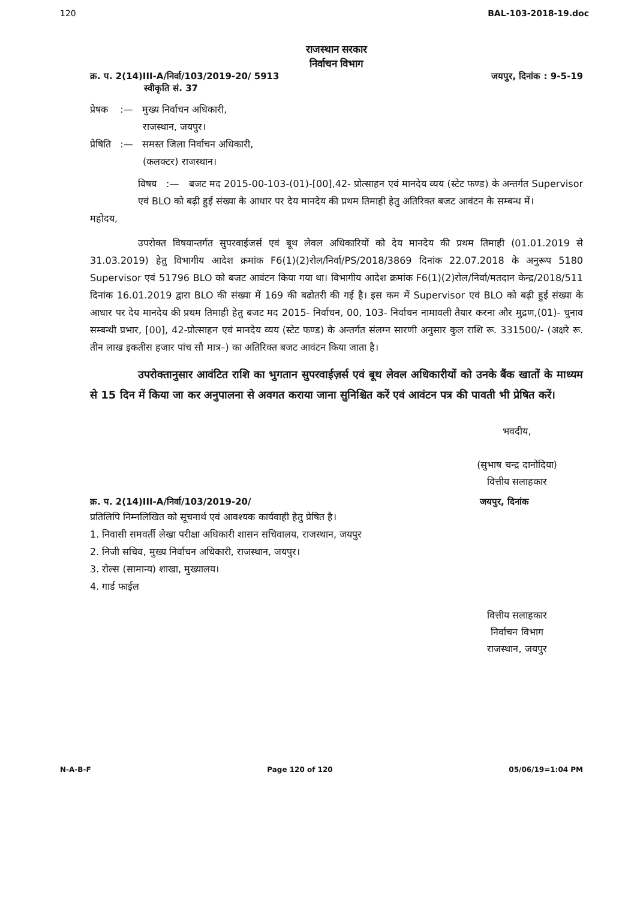120 BAL-103-2018-19.doc
राजस्थान सरकार
निर्वाचन विभाग
क्र. प. 2(14)III-A/निर्वा/103/2019-20/ 5913
स्वीकृति सं. 37 जयपुर, दिनांक : 9-5-19
प्रेषक :— मुख्य निर्वाचन अधिकारी,
राजस्थान, जयपुर।
प्रेषिति :— समस्त जिला निर्वाचन अधिकारी,
(कलक्टर) राजस्थान।
विषय :— बजट मद 2015-00-103-(01)-[00],42- प्रोत्साहन एवं मानदेय व्यय (स्टेट फण्ड) के अन्तर्गत Supervisor एवं BLO को बढ़ी हुई संख्या के आधार पर देय मानदेय की प्रथम तिमाही हेतु अतिरिक्त बजट आवंटन के सम्बन्ध में।
महोदय,
उपरोक्त विषयान्तर्गत सुपरवाईजर्स एवं बूथ लेवल अधिकारियों को देय मानदेय की प्रथम तिमाही (01.01.2019 से 31.03.2019) हेतु विभागीय आदेश क्रमांक F6(1)(2)रोल/निर्वा/PS/2018/3869 दिनांक 22.07.2018 के अनुरूप 5180 Supervisor एवं 51796 BLO को बजट आवंटन किया गया था। विभागीय आदेश क्रमांक F6(1)(2)रोल/निर्वा/मतदान केन्द्र/2018/511 दिनांक 16.01.2019 द्वारा BLO की संख्या में 169 की बढोतरी की गई है। इस कम में Supervisor एवं BLO को बढ़ी हुई संख्या के आधार पर देय मानदेय की प्रथम तिमाही हेतु बजट मद 2015- निर्वाचन, 00, 103- निर्वाचन नामावली तैयार करना और मुद्रण,(01)- चुनाव सम्बन्धी प्रभार, [00], 42-प्रोत्साहन एवं मानदेय व्यय (स्टेट फण्ड) के अन्तर्गत संलग्न सारणी अनुसार कुल राशि रू. 331500/- (अक्षरे रू. तीन लाख इकतीस हजार पांच सौ मात्र–) का अतिरिक्त बजट आवंटन किया जाता है।
उपरोक्तानुसार आवंटित राशि का भुगतान सुपरवाईज़र्स एवं बूथ लेवल अधिकारीयों को उनके बैंक खातों के माध्यम से 15 दिन में किया जा कर अनुपालना से अवगत कराया जाना सुनिश्चित करें एवं आवंटन पत्र की पावती भी प्रेषित करें।
भवदीय,
(सुभाष चन्द्र दानोदिया)
वित्तीय सलाहकार
क्र. प. 2(14)III-A/निर्वा/103/2019-20/ जयपुर, दिनांक
प्रतिलिपि निम्नलिखित को सूचनार्थ एवं आवश्यक कार्यवाही हेतु प्रेषित है।
1. निवासी समवर्ती लेखा परीक्षा अधिकारी शासन सचिवालय, राजस्थान, जयपुर
2. निजी सचिव, मुख्य निर्वाचन अधिकारी, राजस्थान, जयपुर।
3. रोल्स (सामान्य) शाखा, मुख्यालय।
4. गार्ड फाईल
वित्तीय सलाहकार
निर्वाचन विभाग
राजस्थान, जयपुर
N-A-B-F Page 120 of 120 05/06/19=1:04 PM